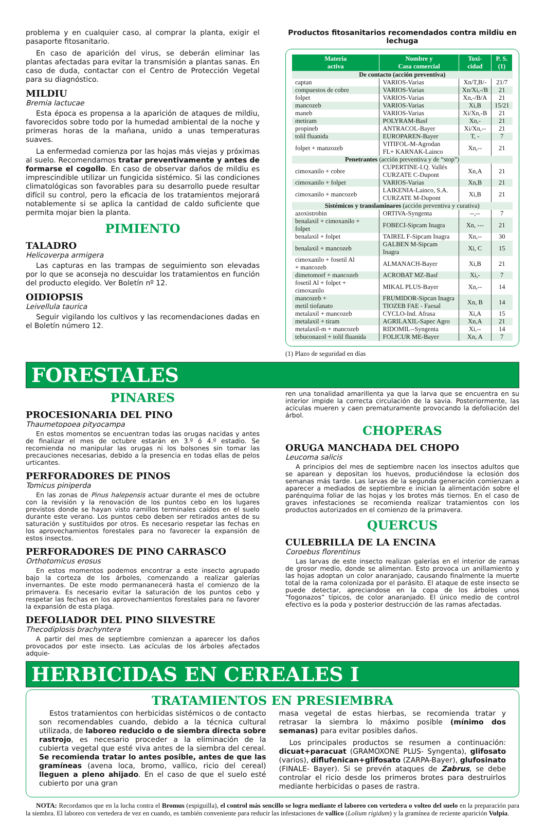problema y en cualquier caso, al comprar la planta, exigir el pasaporte fitosanitario.
En caso de aparición del virus, se deberán eliminar las plantas afectadas para evitar la transmisión a plantas sanas. En caso de duda, contactar con el Centro de Protección Vegetal para su diagnóstico.
MILDIU
Bremia lactucae
Esta época es propensa a la aparición de ataques de mildiu, favorecidos sobre todo por la humedad ambiental de la noche y primeras horas de la mañana, unido a unas temperaturas suaves.
La enfermedad comienza por las hojas más viejas y próximas al suelo. Recomendamos tratar preventivamente y antes de formarse el cogollo. En caso de observar daños de mildiu es imprescindible utilizar un fungicida sistémico. Si las condiciones climatológicas son favorables para su desarrollo puede resultar difícil su control, pero la eficacia de los tratamientos mejorará notablemente si se aplica la cantidad de caldo suficiente que permita mojar bien la planta.
PIMIENTO
TALADRO
Helicoverpa armigera
Las capturas en las trampas de seguimiento son elevadas por lo que se aconseja no descuidar los tratamientos en función del producto elegido. Ver Boletín nº 12.
OIDIOPSIS
Leivellula taurica
Seguir vigilando los cultivos y las recomendaciones dadas en el Boletín número 12.
Productos fitosanitarios recomendados contra mildiu en lechuga
| Materia activa | Nombre y Casa comercial | Toxi- cidad | P. S. (1) |
| --- | --- | --- | --- |
| De contacto (acción preventiva) | | | |
| captan | VARIOS-Varias | Xn/T,B/- | 21/7 |
| compuestos de cobre | VARIOS-Varias | Xn/Xi,-/B | 21 |
| folpet | VARIOS-Varias | Xn,-/B/A | 21 |
| mancozeb | VARIOS-Varias | Xi,B | 15/21 |
| maneb | VARIOS-Varias | Xi/Xn,-B | 21 |
| metiram | POLYRAM-Basf | Xn,- | 21 |
| propineb | ANTRACOL-Bayer | Xi/Xn,-- | 21 |
| tolil fluanida | EUROPAREN-Bayer | T, - | 7 |
| folpet + manzozeb | VITIFOL-M-Agrodan FL+ KARNAK-Lainco | Xn,-- | 21 |
| Penetrantes (acción preventiva y de “stop”) | | | |
| cimoxanilo + cobre | CUPERTINE-I.Q. Vallés CURZATE C-Dupont | Xn,A | 21 |
| cimoxanilo + folpet | VARIOS-Varias | Xn,B | 21 |
| cimoxanilo + mancozeb | LAIKENIA-Lainco, S.A. CURZATE M-Dupont | Xi,B | 21 |
| Sistémicos y translaminares (acción preventiva y curativa) | | | |
| azoxistrobin | ORTIVA-Syngenta | --,-- | 7 |
| benalaxil + cimoxanilo + folpet | FOBECI-Sipcam Inagra | Xn, --- | 21 |
| benalaxil + folpet | TAIREL F-Sipcam Inagra | Xn,-- | 30 |
| benalaxil + mancozeb | GALBEN M-Sipcam Inagra | Xi, C | 15 |
| cimoxanilo + fosetil Al + mancozeb | ALMANACH-Bayer | Xi,B | 21 |
| dimetomorf + mancozeb | ACROBAT MZ-Basf | Xi,- | 7 |
| fosetil Al + folpet + cimoxanilo | MIKAL PLUS-Bayer | Xn,-- | 14 |
| mancozeb + metil tiofanato | FRUMIDOR-Sipcan Inagra TIOZEB FAE - Faesal | Xn, B | 14 |
| metalaxil + mancozeb | CYCLO-Ind. Afrasa | Xi,A | 15 |
| metalaxil + tiram | AGRILAXIL-Sapec Agro | Xn,A | 21 |
| metalaxil-m + mancozeb | RIDOMIL--Syngenta | Xi,-- | 14 |
| tebuconazol + tolil fluanida | FOLICUR ME-Bayer | Xn, A | 7 |
(1) Plazo de seguridad en días
FORESTALES
PINARES
PROCESIONARIA DEL PINO
Thaumetopoea pityocampa
En estos momentos se encuentran todas las orugas nacidas y antes de finalizar el mes de octubre estarán en 3.º ó 4.º estadio. Se recomienda no manipular las orugas ni los bolsones sin tomar las precauciones necesarias, debido a la presencia en todas ellas de pelos urticantes.
PERFORADORES DE PINOS
Tomicus piniperda
En las zonas de Pinus halepensis actuar durante el mes de octubre con la revisión y la renovación de los puntos cebo en los lugares previstos donde se hayan visto ramillos terminales caídos en el suelo durante este verano. Los puntos cebo deben ser retirados antes de su saturación y sustituidos por otros. Es necesario respetar las fechas en los aprovechamientos forestales para no favorecer la expansión de estos insectos.
PERFORADORES DE PINO CARRASCO
Orthotomicus erosus
En estos momentos podemos encontrar a este insecto agrupado bajo la corteza de los árboles, comenzando a realizar galerías invernantes. De este modo permananecerá hasta el comienzo de la primavera. Es necesario evitar la saturación de los puntos cebo y respetar las fechas en los aprovechamientos forestales para no favorer la expansión de esta plaga.
DEFOLIADOR DEL PINO SILVESTRE
Thecodiplosis brachyntera
A partir del mes de septiembre comienzan a aparecer los daños provocados por este insecto. Las acículas de los árboles afectados adquie-
ren una tonalidad amarillenta ya que la larva que se encuentra en su interior impide la correcta circulación de la savia. Posteriormente, las acículas mueren y caen prematuramente provocando la defoliación del árbol.
CHOPERAS
ORUGA MANCHADA DEL CHOPO
Leucoma salicis
A principios del mes de septiembre nacen los insectos adultos que se aparean y depositan los huevos, produciéndose la eclosión dos semanas más tarde. Las larvas de la segunda generación comienzan a aparecer a mediados de septiembre e inician la alimentación sobre el parénquima foliar de las hojas y los brotes más tiernos. En el caso de graves infestaciones se recomienda realizar tratamientos con los productos autorizados en el comienzo de la primavera.
QUERCUS
CULEBRILLA DE LA ENCINA
Coroebus florentinus
Las larvas de este insecto realizan galerías en el interior de ramas de grosor medio, donde se alimentan. Esto provoca un anillamiento y las hojas adoptan un color anaranjado, causando finalmente la muerte total de la rama colonizada por el parásito. El ataque de este insecto se puede detectar, apreciandose en la copa de los árboles unos “fogonazos” típicos, de color anaranjado. El único medio de control efectivo es la poda y posterior destrucción de las ramas afectadas.
HERBICIDAS EN CEREALES I
TRATAMIENTOS EN PRESIEMBRA
Estos tratamientos con herbicidas sistémicos o de contacto son recomendables cuando, debido a la técnica cultural utilizada, de laboreo reducido o de siembra directa sobre rastrojo, es necesario proceder a la eliminación de la cubierta vegetal que esté viva antes de la siembra del cereal. Se recomienda tratar lo antes posible, antes de que las gramíneas (avena loca, bromo, vallico, ricio del cereal) lleguen a pleno ahijado. En el caso de que el suelo esté cubierto por una gran
masa vegetal de estas hierbas, se recomienda tratar y retrasar la siembra lo máximo posible (mínimo dos semanas) para evitar posibles daños.
Los principales productos se resumen a continuación: dicuat+paracuat (GRAMOXONE PLUS- Syngenta), glifosato (varios), diflufenican+glifosato (ZARPA-Bayer), glufosinato (FINALE- Bayer). Si se prevén ataques de Zabrus, se debe controlar el ricio desde los primeros brotes para destruirlos mediante herbicidas o pases de rastra.
NOTA: Recordamos que en la lucha contra el Bromus (espiguilla), el control más sencillo se logra mediante el laboreo con vertedera o volteo del suelo en la preparación para la siembra. El laboreo con vertedera de vez en cuando, es también conveniente para reducir las infestaciones de vallico (Lolium rigidum) y la gramínea de reciente aparición Vulpia.